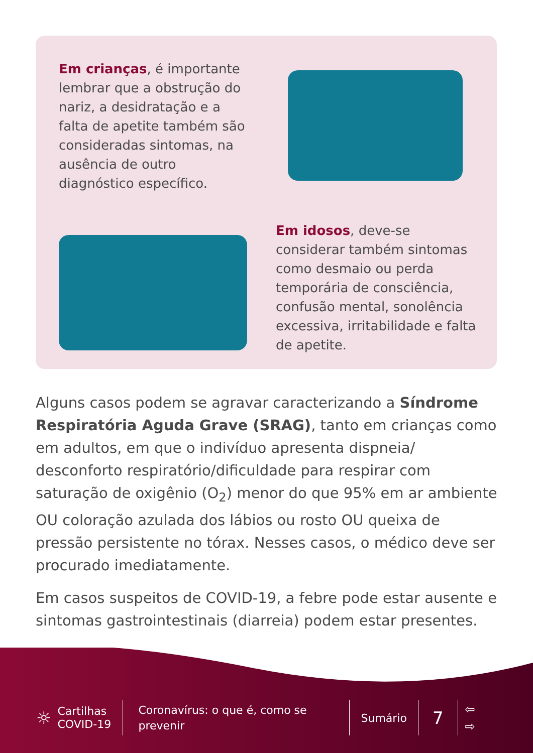Em crianças, é importante lembrar que a obstrução do nariz, a desidratação e a falta de apetite também são consideradas sintomas, na ausência de outro diagnóstico específico.
Em idosos, deve-se considerar também sintomas como desmaio ou perda temporária de consciência, confusão mental, sonolência excessiva, irritabilidade e falta de apetite.
Alguns casos podem se agravar caracterizando a Síndrome Respiratória Aguda Grave (SRAG), tanto em crianças como em adultos, em que o indivíduo apresenta dispneia/ desconforto respiratório/dificuldade para respirar com saturação de oxigênio (O<sub>2</sub>) menor do que 95% em ar ambiente OU coloração azulada dos lábios ou rosto OU queixa de pressão persistente no tórax. Nesses casos, o médico deve ser procurado imediatamente.
Em casos suspeitos de COVID-19, a febre pode estar ausente e sintomas gastrointestinais (diarreia) podem estar presentes.
☼
Cartilhas COVID-19
Coronavírus: o que é, como se prevenir
Sumário
7
⇦
⇨